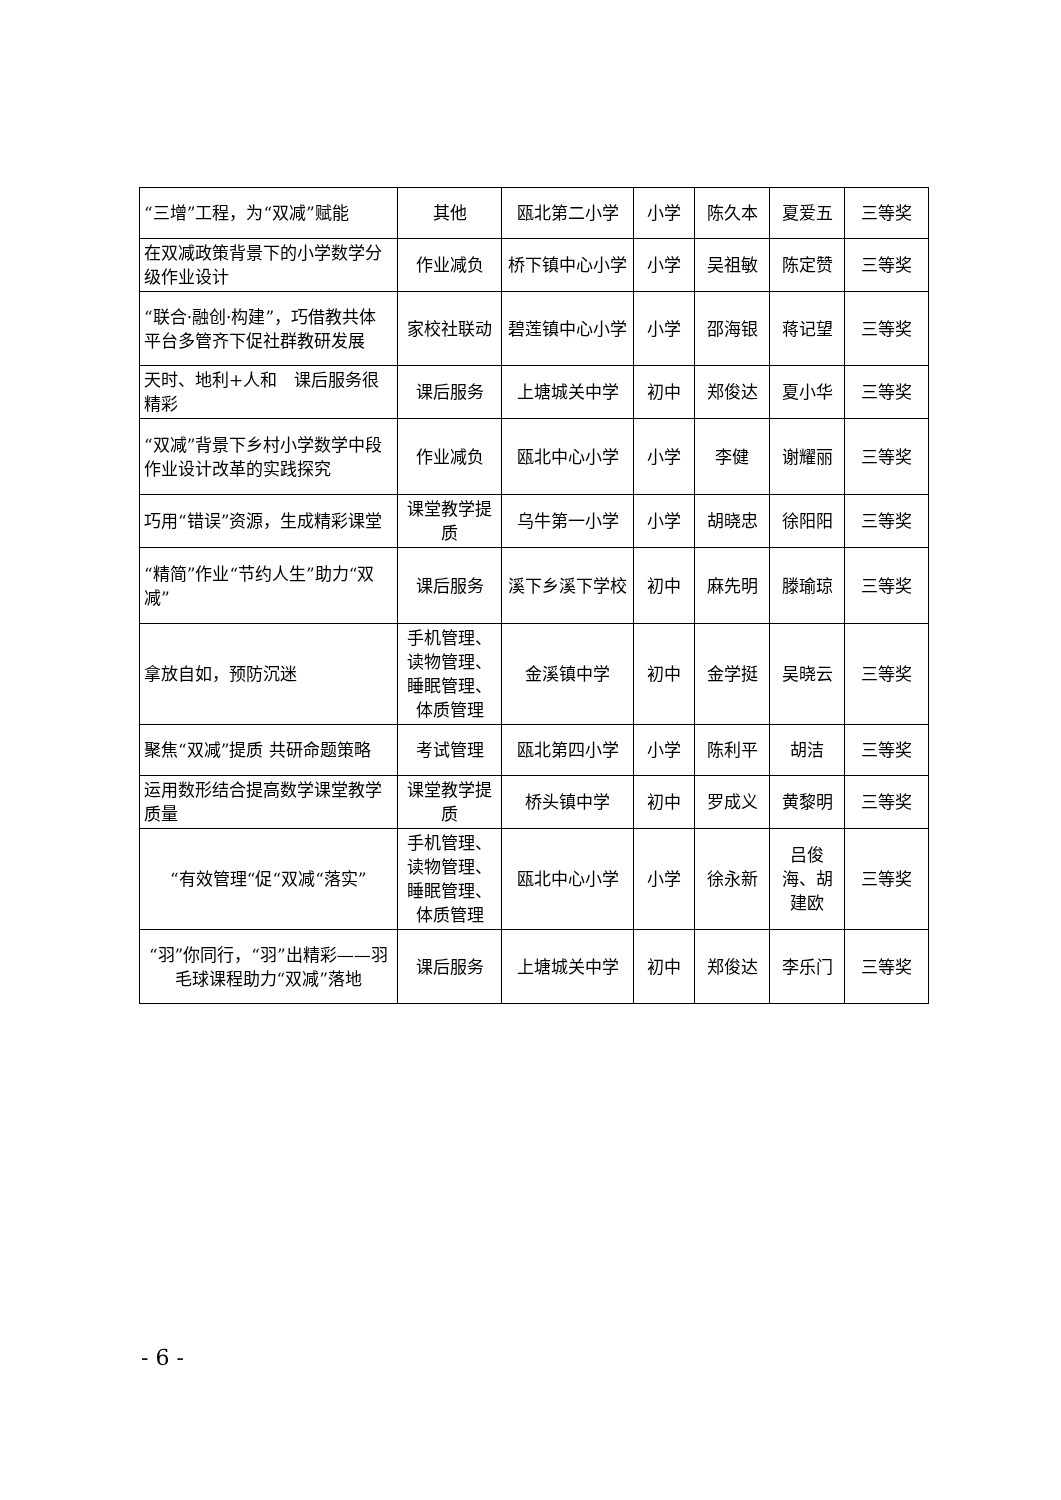| “三增”工程，为“双减”赋能 | 其他 | 瓯北第二小学 | 小学 | 陈久本 | 夏爱五 | 三等奖 |
| 在双减政策背景下的小学数学分级作业设计 | 作业减负 | 桥下镇中心小学 | 小学 | 吴祖敏 | 陈定赞 | 三等奖 |
| “联合·融创·构建”，巧借教共体平台多管齐下促社群教研发展 | 家校社联动 | 碧莲镇中心小学 | 小学 | 邵海银 | 蒋记望 | 三等奖 |
| 天时、地利+人和 课后服务很精彩 | 课后服务 | 上塘城关中学 | 初中 | 郑俊达 | 夏小华 | 三等奖 |
| “双减”背景下乡村小学数学中段作业设计改革的实践探究 | 作业减负 | 瓯北中心小学 | 小学 | 李健 | 谢耀丽 | 三等奖 |
| 巧用“错误”资源，生成精彩课堂 | 课堂教学提质 | 乌牛第一小学 | 小学 | 胡晓忠 | 徐阳阳 | 三等奖 |
| “精简”作业“节约人生”助力“双减” | 课后服务 | 溪下乡溪下学校 | 初中 | 麻先明 | 滕瑜琼 | 三等奖 |
| 拿放自如，预防沉迷 | 手机管理、读物管理、睡眠管理、体质管理 | 金溪镇中学 | 初中 | 金学挺 | 吴晓云 | 三等奖 |
| 聚焦“双减”提质 共研命题策略 | 考试管理 | 瓯北第四小学 | 小学 | 陈利平 | 胡洁 | 三等奖 |
| 运用数形结合提高数学课堂教学质量 | 课堂教学提质 | 桥头镇中学 | 初中 | 罗成义 | 黄黎明 | 三等奖 |
| “有效管理“促“双减“落实” | 手机管理、读物管理、睡眠管理、体质管理 | 瓯北中心小学 | 小学 | 徐永新 | 吕俊海、胡建欧 | 三等奖 |
| “羽”你同行，“羽”出精彩——羽毛球课程助力“双减”落地 | 课后服务 | 上塘城关中学 | 初中 | 郑俊达 | 李乐门 | 三等奖 |
- 6 -